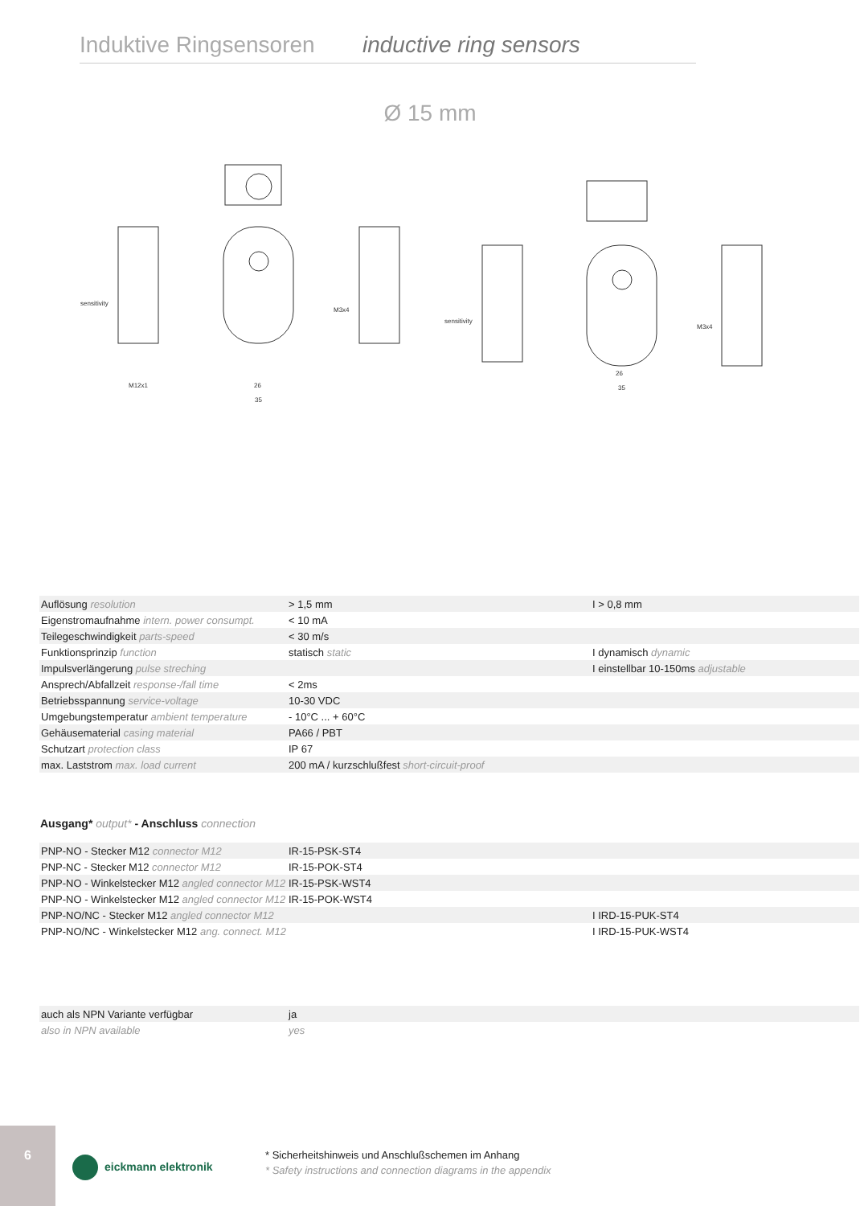Induktive Ringsensoren inductive ring sensors
Ø 15 mm
sensitivity
M3x4
M12x1
sensitivity
M3x4
26
35
26
35
| Auflösung resolution | > 1,5 mm | I > 0,8 mm |
| Eigenstromaufnahme intern. power consumpt. | < 10 mA | |
| Teilegeschwindigkeit parts-speed | < 30 m/s | |
| Funktionsprinzip function | statisch static | I dynamisch dynamic |
| Impulsverlängerung pulse streching | | I einstellbar 10-150ms adjustable |
| Ansprech/Abfallzeit response-/fall time | < 2ms | |
| Betriebsspannung service-voltage | 10-30 VDC | |
| Umgebungstemperatur ambient temperature | - 10°C ... + 60°C | |
| Gehäusematerial casing material | PA66 / PBT | |
| Schutzart protection class | IP 67 | |
| max. Laststrom max. load current | 200 mA / kurzschlußfest short-circuit-proof | |
Ausgang* output* - Anschluss connection
| PNP-NO - Stecker M12 connector M12 | IR-15-PSK-ST4 | |
| PNP-NC - Stecker M12 connector M12 | IR-15-POK-ST4 | |
| PNP-NO - Winkelstecker M12 angled connector M12 | IR-15-PSK-WST4 | |
| PNP-NO - Winkelstecker M12 angled connector M12 | IR-15-POK-WST4 | |
| PNP-NO/NC - Stecker M12 angled connector M12 | | I IRD-15-PUK-ST4 |
| PNP-NO/NC - Winkelstecker M12 ang. connect. M12 | | I IRD-15-PUK-WST4 |
| auch als NPN Variante verfügbar | ja | |
| also in NPN available | yes | |
6
eickmann elektronik
* Sicherheitshinweis und Anschlußschemen im Anhang
* Safety instructions and connection diagrams in the appendix